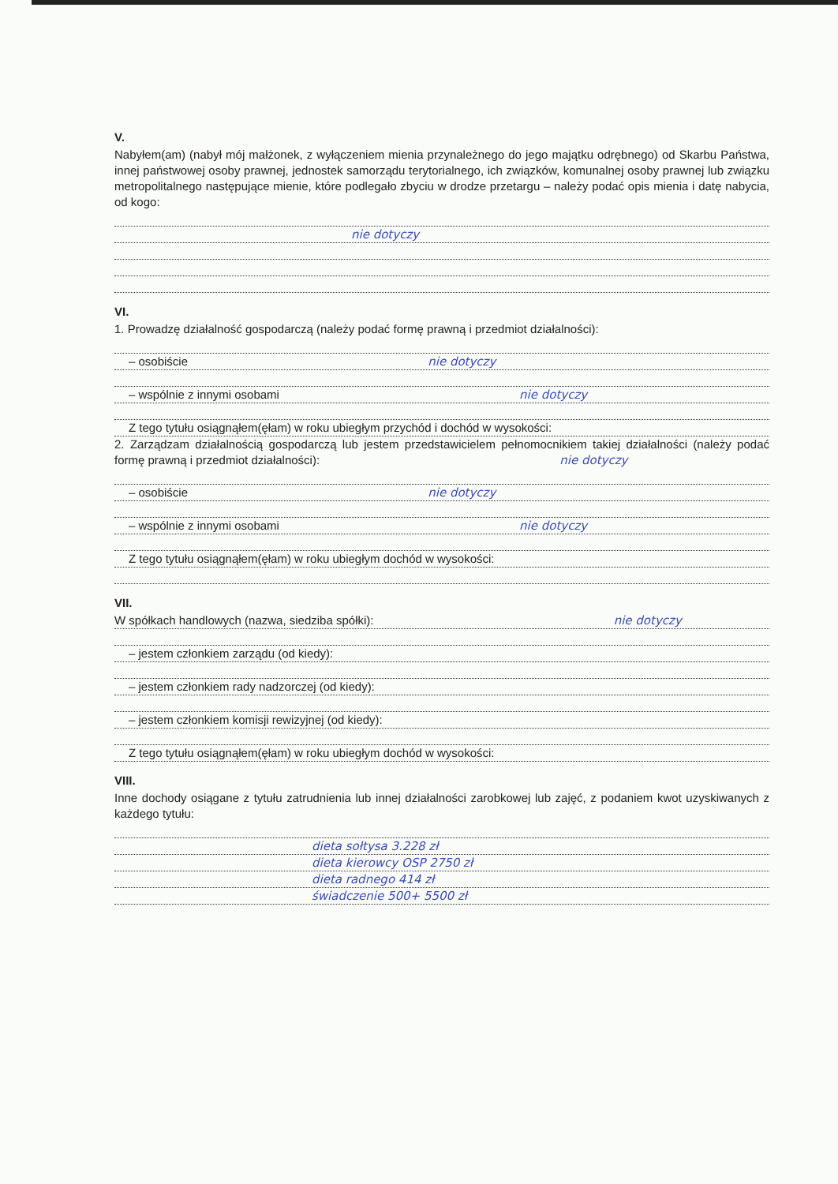V.
Nabyłem(am) (nabył mój małżonek, z wyłączeniem mienia przynależnego do jego majątku odrębnego) od Skarbu Państwa, innej państwowej osoby prawnej, jednostek samorządu terytorialnego, ich związków, komunalnej osoby prawnej lub związku metropolitalnego następujące mienie, które podlegało zbyciu w drodze przetargu – należy podać opis mienia i datę nabycia, od kogo:
nie dotyczy
VI.
1. Prowadzę działalność gospodarczą (należy podać formę prawną i przedmiot działalności):
– osobiście nie dotyczy
– wspólnie z innymi osobami nie dotyczy
Z tego tytułu osiągnąłem(ęłam) w roku ubiegłym przychód i dochód w wysokości:
2. Zarządzam działalnością gospodarczą lub jestem przedstawicielem pełnomocnikiem takiej działalności (należy podać formę prawną i przedmiot działalności): nie dotyczy
– osobiście nie dotyczy
– wspólnie z innymi osobami nie dotyczy
Z tego tytułu osiągnąłem(ęłam) w roku ubiegłym dochód w wysokości:
VII.
W spółkach handlowych (nazwa, siedziba spółki): nie dotyczy
– jestem członkiem zarządu (od kiedy):
– jestem członkiem rady nadzorczej (od kiedy):
– jestem członkiem komisji rewizyjnej (od kiedy):
Z tego tytułu osiągnąłem(ęłam) w roku ubiegłym dochód w wysokości:
VIII.
Inne dochody osiągane z tytułu zatrudnienia lub innej działalności zarobkowej lub zajęć, z podaniem kwot uzyskiwanych z każdego tytułu:
dieta sołtysa 3.228 zł
dieta kierowcy OSP 2750 zł
dieta radnego 414 zł
świadczenie 500+ 5500 zł